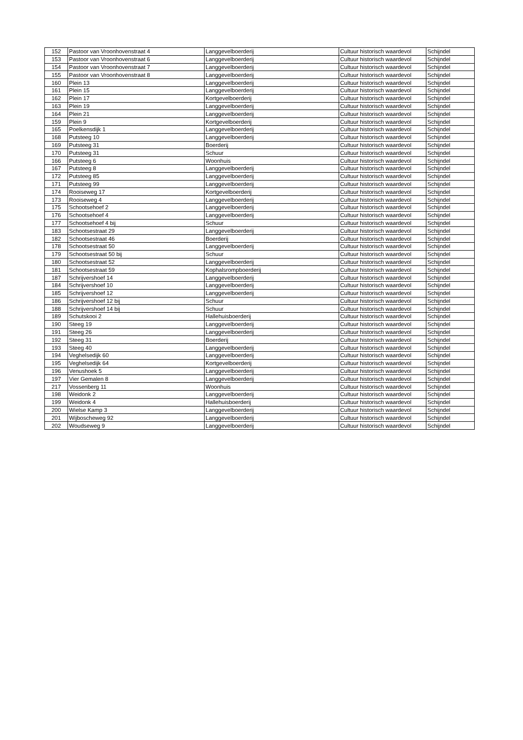| 152 | Pastoor van Vroonhovenstraat 4 | Langgevelboerderij | Cultuur historisch waardevol | Schijndel |
| 153 | Pastoor van Vroonhovenstraat 6 | Langgevelboerderij | Cultuur historisch waardevol | Schijndel |
| 154 | Pastoor van Vroonhovenstraat 7 | Langgevelboerderij | Cultuur historisch waardevol | Schijndel |
| 155 | Pastoor van Vroonhovenstraat 8 | Langgevelboerderij | Cultuur historisch waardevol | Schijndel |
| 160 | Plein 13 | Langgevelboerderij | Cultuur historisch waardevol | Schijndel |
| 161 | Plein 15 | Langgevelboerderij | Cultuur historisch waardevol | Schijndel |
| 162 | Plein 17 | Kortgevelboerderij | Cultuur historisch waardevol | Schijndel |
| 163 | Plein 19 | Langgevelboerderij | Cultuur historisch waardevol | Schijndel |
| 164 | Plein 21 | Langgevelboerderij | Cultuur historisch waardevol | Schijndel |
| 159 | Plein 9 | Kortgevelboerderij | Cultuur historisch waardevol | Schijndel |
| 165 | Poelkensdijk 1 | Langgevelboerderij | Cultuur historisch waardevol | Schijndel |
| 168 | Putsteeg 10 | Langgevelboerderij | Cultuur historisch waardevol | Schijndel |
| 169 | Putsteeg 31 | Boerderij | Cultuur historisch waardevol | Schijndel |
| 170 | Putsteeg 31 | Schuur | Cultuur historisch waardevol | Schijndel |
| 166 | Putsteeg 6 | Woonhuis | Cultuur historisch waardevol | Schijndel |
| 167 | Putsteeg 8 | Langgevelboerderij | Cultuur historisch waardevol | Schijndel |
| 172 | Putsteeg 85 | Langgevelboerderij | Cultuur historisch waardevol | Schijndel |
| 171 | Putsteeg 99 | Langgevelboerderij | Cultuur historisch waardevol | Schijndel |
| 174 | Rooiseweg 17 | Kortgevelboerderij | Cultuur historisch waardevol | Schijndel |
| 173 | Rooiseweg 4 | Langgevelboerderij | Cultuur historisch waardevol | Schijndel |
| 175 | Schootsehoef 2 | Langgevelboerderij | Cultuur historisch waardevol | Schijndel |
| 176 | Schootsehoef 4 | Langgevelboerderij | Cultuur historisch waardevol | Schijndel |
| 177 | Schootsehoef 4 bij | Schuur | Cultuur historisch waardevol | Schijndel |
| 183 | Schootsestraat 29 | Langgevelboerderij | Cultuur historisch waardevol | Schijndel |
| 182 | Schootsestraat 46 | Boerderij | Cultuur historisch waardevol | Schijndel |
| 178 | Schootsestraat 50 | Langgevelboerderij | Cultuur historisch waardevol | Schijndel |
| 179 | Schootsestraat 50 bij | Schuur | Cultuur historisch waardevol | Schijndel |
| 180 | Schootsestraat 52 | Langgevelboerderij | Cultuur historisch waardevol | Schijndel |
| 181 | Schootsestraat 59 | Kophalsrompboerderij | Cultuur historisch waardevol | Schijndel |
| 187 | Schrijvershoef 14 | Langgevelboerderij | Cultuur historisch waardevol | Schijndel |
| 184 | Schrijvershoef 10 | Langgevelboerderij | Cultuur historisch waardevol | Schijndel |
| 185 | Schrijvershoef 12 | Langgevelboerderij | Cultuur historisch waardevol | Schijndel |
| 186 | Schrijvershoef 12 bij | Schuur | Cultuur historisch waardevol | Schijndel |
| 188 | Schrijvershoef 14 bij | Schuur | Cultuur historisch waardevol | Schijndel |
| 189 | Schutskooi 2 | Hallehuisboerderij | Cultuur historisch waardevol | Schijndel |
| 190 | Steeg 19 | Langgevelboerderij | Cultuur historisch waardevol | Schijndel |
| 191 | Steeg 26 | Langgevelboerderij | Cultuur historisch waardevol | Schijndel |
| 192 | Steeg 31 | Boerderij | Cultuur historisch waardevol | Schijndel |
| 193 | Steeg 40 | Langgevelboerderij | Cultuur historisch waardevol | Schijndel |
| 194 | Veghelsedijk 60 | Langgevelboerderij | Cultuur historisch waardevol | Schijndel |
| 195 | Veghelsedijk 64 | Kortgevelboerderij | Cultuur historisch waardevol | Schijndel |
| 196 | Venushoek 5 | Langgevelboerderij | Cultuur historisch waardevol | Schijndel |
| 197 | Vier Gemalen 8 | Langgevelboerderij | Cultuur historisch waardevol | Schijndel |
| 217 | Vossenberg 11 | Woonhuis | Cultuur historisch waardevol | Schijndel |
| 198 | Weidonk 2 | Langgevelboerderij | Cultuur historisch waardevol | Schijndel |
| 199 | Weidonk 4 | Hallehuisboerderij | Cultuur historisch waardevol | Schijndel |
| 200 | Wielse Kamp 3 | Langgevelboerderij | Cultuur historisch waardevol | Schijndel |
| 201 | Wijboscheweg 92 | Langgevelboerderij | Cultuur historisch waardevol | Schijndel |
| 202 | Woudseweg 9 | Langgevelboerderij | Cultuur historisch waardevol | Schijndel |